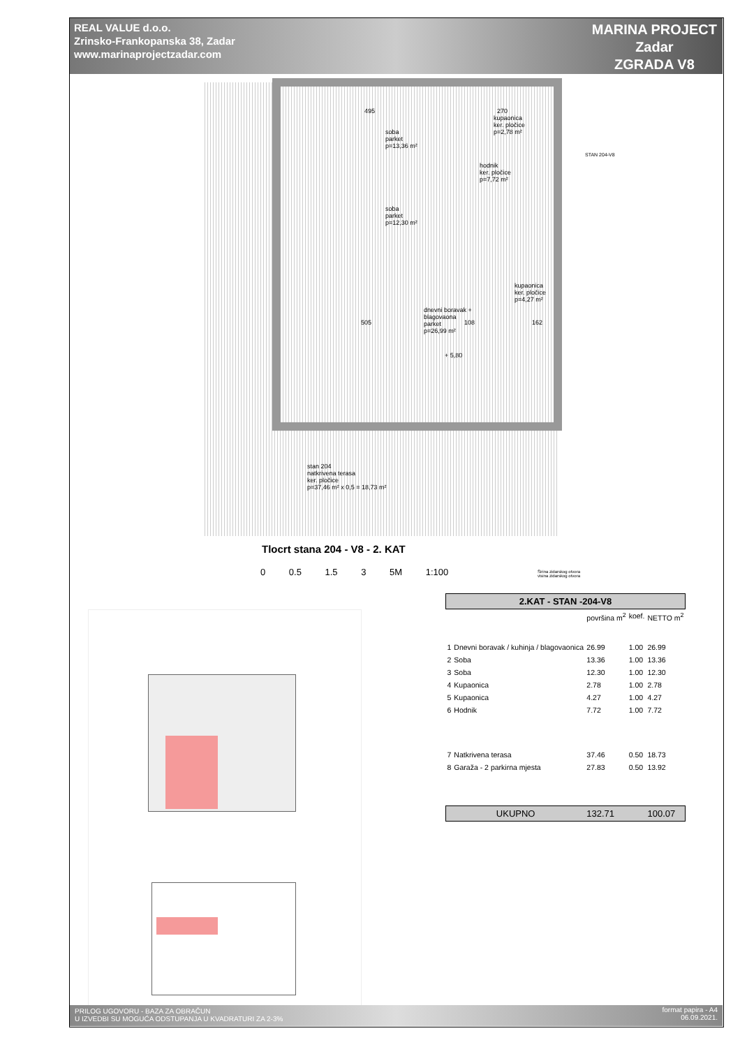REAL VALUE d.o.o.
Zrinsko-Frankopanska 38, Zadar
www.marinaprojectzadar.com
MARINA PROJECT
Zadar
ZGRADA V8
soba
parket
p=13,36 m²
kupaonica
ker. pločice
p=2,78 m²
hodnik
ker. pločice
p=7,72 m²
soba
parket
p=12,30 m²
kupaonica
ker. pločice
p=4,27 m²
dnevni boravak +
blagovaona
parket
p=26,99 m²
+ 5,80
495 270
505 108 162
STAN 204-V8
stan 204
natkrivena terasa
ker. pločice
p=37,46 m² x 0,5 = 18,73 m²
Tlocrt stana 204 - V8 - 2. KAT
0 0.5 1.5 3 5M 1:100
Širina zidarskog otvora
visina zidarskog otvora
| 2.KAT - STAN -204-V8 | | | | |
| | | površina m<sup>2</sup> | koef. | NETTO m<sup>2</sup> |
| 1 | Dnevni boravak / kuhinja / blagovaonica | 26.99 | 1.00 | 26.99 |
| 2 | Soba | 13.36 | 1.00 | 13.36 |
| 3 | Soba | 12.30 | 1.00 | 12.30 |
| 4 | Kupaonica | 2.78 | 1.00 | 2.78 |
| 5 | Kupaonica | 4.27 | 1.00 | 4.27 |
| 6 | Hodnik | 7.72 | 1.00 | 7.72 |
| 7 | Natkrivena terasa | 37.46 | 0.50 | 18.73 |
| 8 | Garaža - 2 parkirna mjesta | 27.83 | 0.50 | 13.92 |
| UKUPNO | | 132.71 | | 100.07 |
PRILOG UGOVORU - BAZA ZA OBRAČUN
U IZVEDBI SU MOGUĆA ODSTUPANJA U KVADRATURI ZA 2-3%
format papira - A4
06.09.2021.